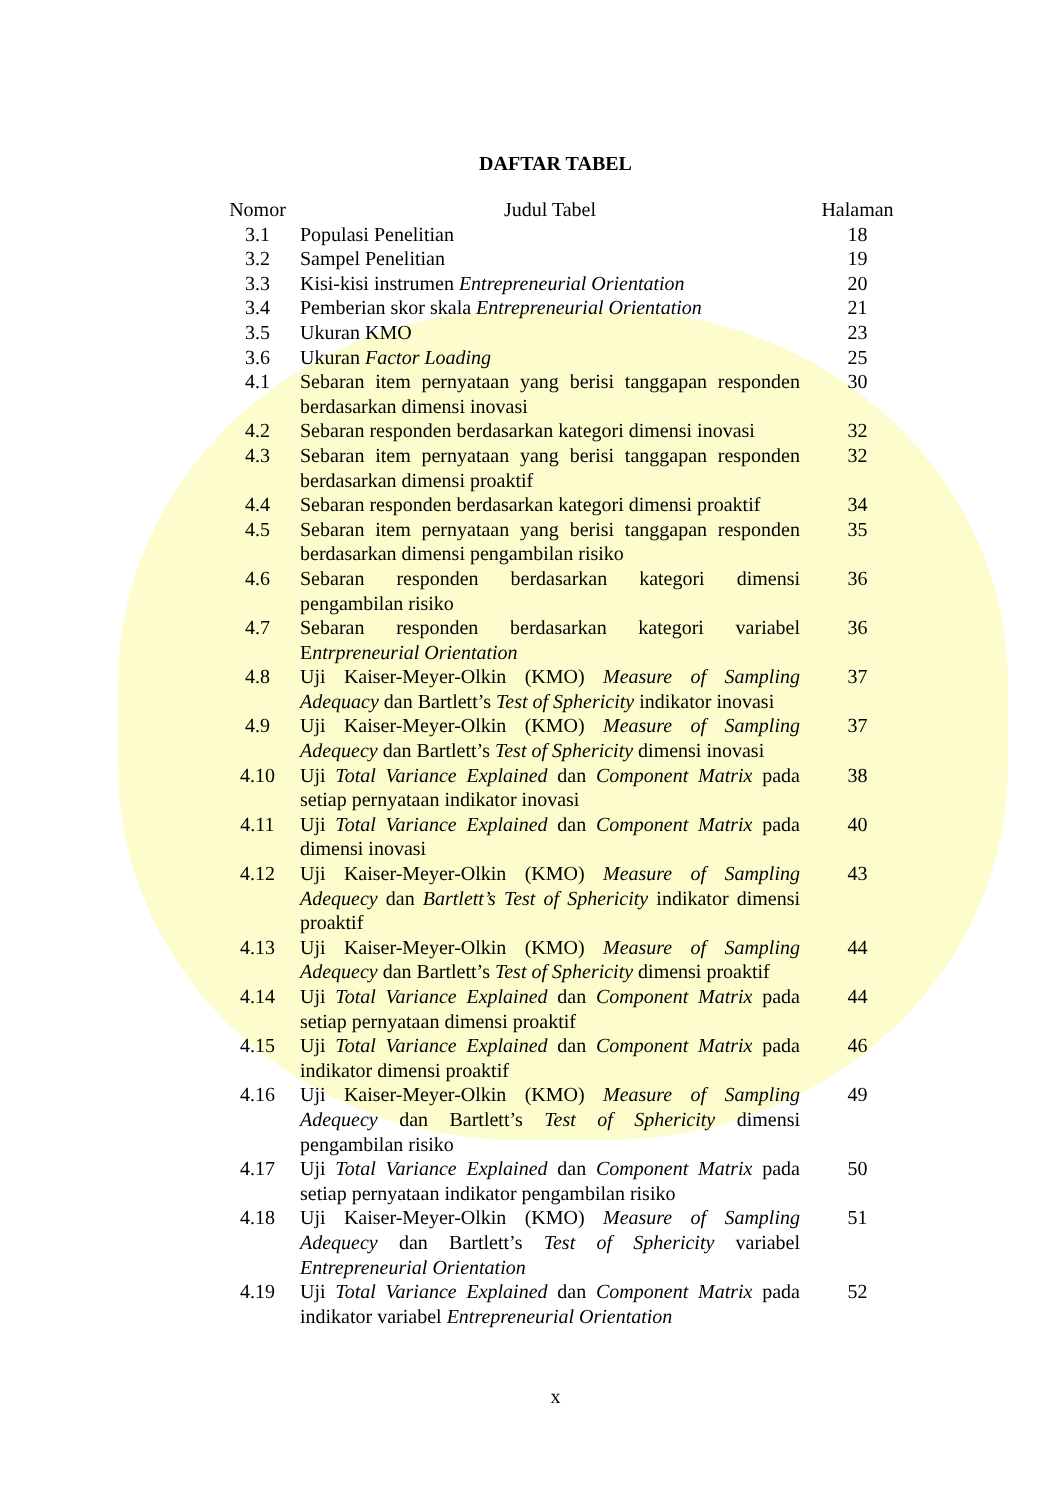DAFTAR TABEL
| Nomor | Judul Tabel | Halaman |
| --- | --- | --- |
| 3.1 | Populasi Penelitian | 18 |
| 3.2 | Sampel Penelitian | 19 |
| 3.3 | Kisi-kisi instrumen Entrepreneurial Orientation | 20 |
| 3.4 | Pemberian skor skala Entrepreneurial Orientation | 21 |
| 3.5 | Ukuran KMO | 23 |
| 3.6 | Ukuran Factor Loading | 25 |
| 4.1 | Sebaran item pernyataan yang berisi tanggapan responden berdasarkan dimensi inovasi | 30 |
| 4.2 | Sebaran responden berdasarkan kategori dimensi inovasi | 32 |
| 4.3 | Sebaran item pernyataan yang berisi tanggapan responden berdasarkan dimensi proaktif | 32 |
| 4.4 | Sebaran responden berdasarkan kategori dimensi proaktif | 34 |
| 4.5 | Sebaran item pernyataan yang berisi tanggapan responden berdasarkan dimensi pengambilan risiko | 35 |
| 4.6 | Sebaran responden berdasarkan kategori dimensi pengambilan risiko | 36 |
| 4.7 | Sebaran responden berdasarkan kategori variabel E ntrpreneurial Orientation | 36 |
| 4.8 | Uji Kaiser-Meyer-Olkin (KMO) Measure of Sampling Adequacy dan Bartlett’s Test of Sphericity indikator inovasi | 37 |
| 4.9 | Uji Kaiser-Meyer-Olkin (KMO) Measure of Sampling Adequecy dan Bartlett’s Test of Sphericity dimensi inovasi | 37 |
| 4.10 | Uji Total Variance Explained dan Component Matrix pada setiap pernyataan indikator inovasi | 38 |
| 4.11 | Uji Total Variance Explained dan Component Matrix pada dimensi inovasi | 40 |
| 4.12 | Uji Kaiser-Meyer-Olkin (KMO) Measure of Sampling Adequecy dan Bartlett’s Test of Sphericity indikator dimensi proaktif | 43 |
| 4.13 | Uji Kaiser-Meyer-Olkin (KMO) Measure of Sampling Adequecy dan Bartlett’s Test of Sphericity dimensi proaktif | 44 |
| 4.14 | Uji Total Variance Explained dan Component Matrix pada setiap pernyataan dimensi proaktif | 44 |
| 4.15 | Uji Total Variance Explained dan Component Matrix pada indikator dimensi proaktif | 46 |
| 4.16 | Uji Kaiser-Meyer-Olkin (KMO) Measure of Sampling Adequecy dan Bartlett’s Test of Sphericity dimensi pengambilan risiko | 49 |
| 4.17 | Uji Total Variance Explained dan Component Matrix pada setiap pernyataan indikator pengambilan risiko | 50 |
| 4.18 | Uji Kaiser-Meyer-Olkin (KMO) Measure of Sampling Adequecy dan Bartlett’s Test of Sphericity variabel Entrepreneurial Orientation | 51 |
| 4.19 | Uji Total Variance Explained dan Component Matrix pada indikator variabel Entrepreneurial Orientation | 52 |
x